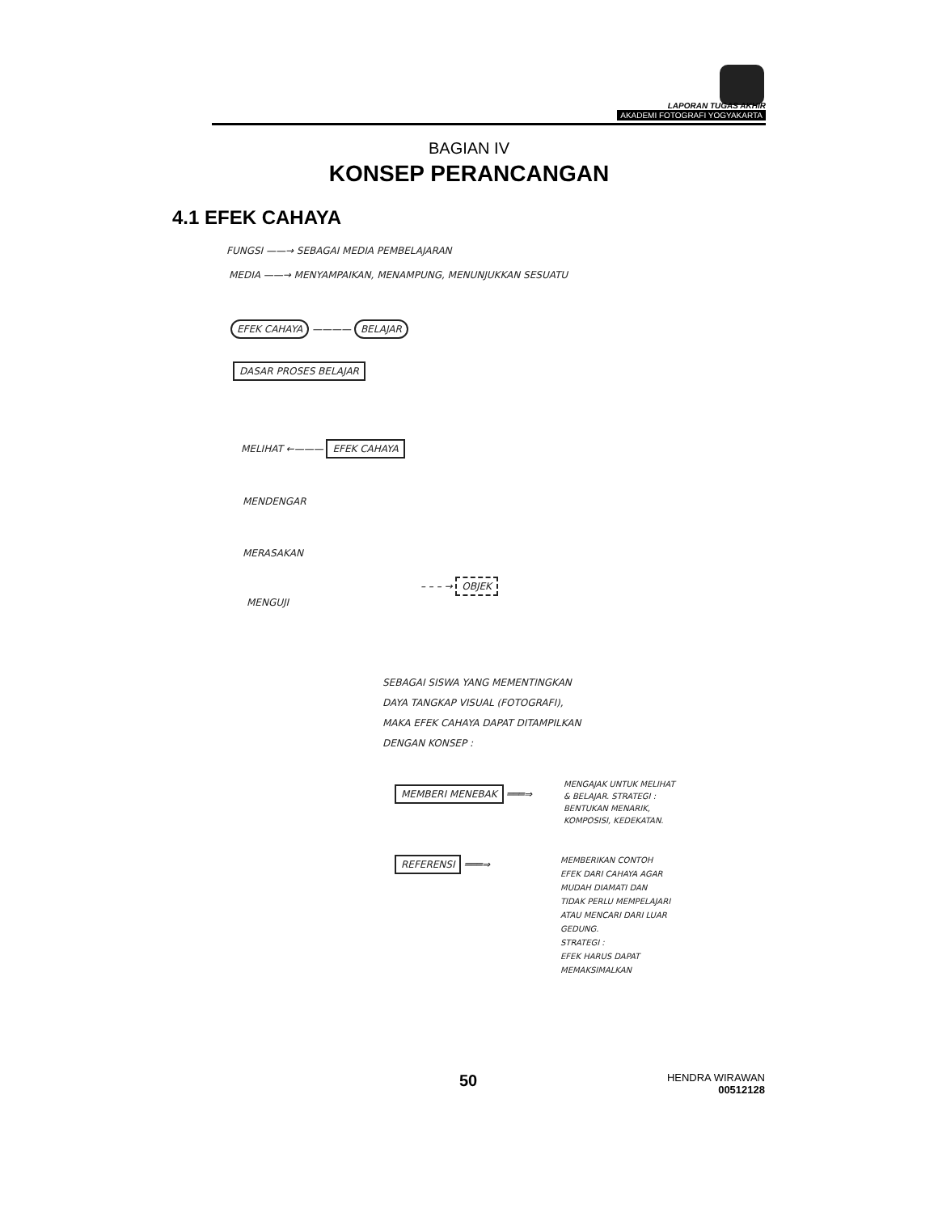LAPORAN TUGAS AKHIR
AKADEMI FOTOGRAFI YOGYAKARTA
BAGIAN IV
KONSEP PERANCANGAN
4.1 EFEK CAHAYA
FUNGSI ——→ SEBAGAI MEDIA PEMBELAJARAN
MEDIA ——→ MENYAMPAIKAN, MENAMPUNG, MENUNJUKKAN SESUATU
EFEK CAHAYA ———— BELAJAR
DASAR PROSES BELAJAR
MELIHAT ←——— EFEK CAHAYA
MENDENGAR
MERASAKAN
MENGUJI
– – – → OBJEK
SEBAGAI SISWA YANG MEMENTINGKAN
DAYA TANGKAP VISUAL (FOTOGRAFI),
MAKA EFEK CAHAYA DAPAT DITAMPILKAN
DENGAN KONSEP :
MEMBERI MENEBAK ═══⇒
MENGAJAK UNTUK MELIHAT
& BELAJAR. STRATEGI :
BENTUKAN MENARIK,
KOMPOSISI, KEDEKATAN.
REFERENSI ═══⇒
MEMBERIKAN CONTOH
EFEK DARI CAHAYA AGAR
MUDAH DIAMATI DAN
TIDAK PERLU MEMPELAJARI
ATAU MENCARI DARI LUAR
GEDUNG.
STRATEGI :
EFEK HARUS DAPAT
MEMAKSIMALKAN
50
HENDRA WIRAWAN
00512128